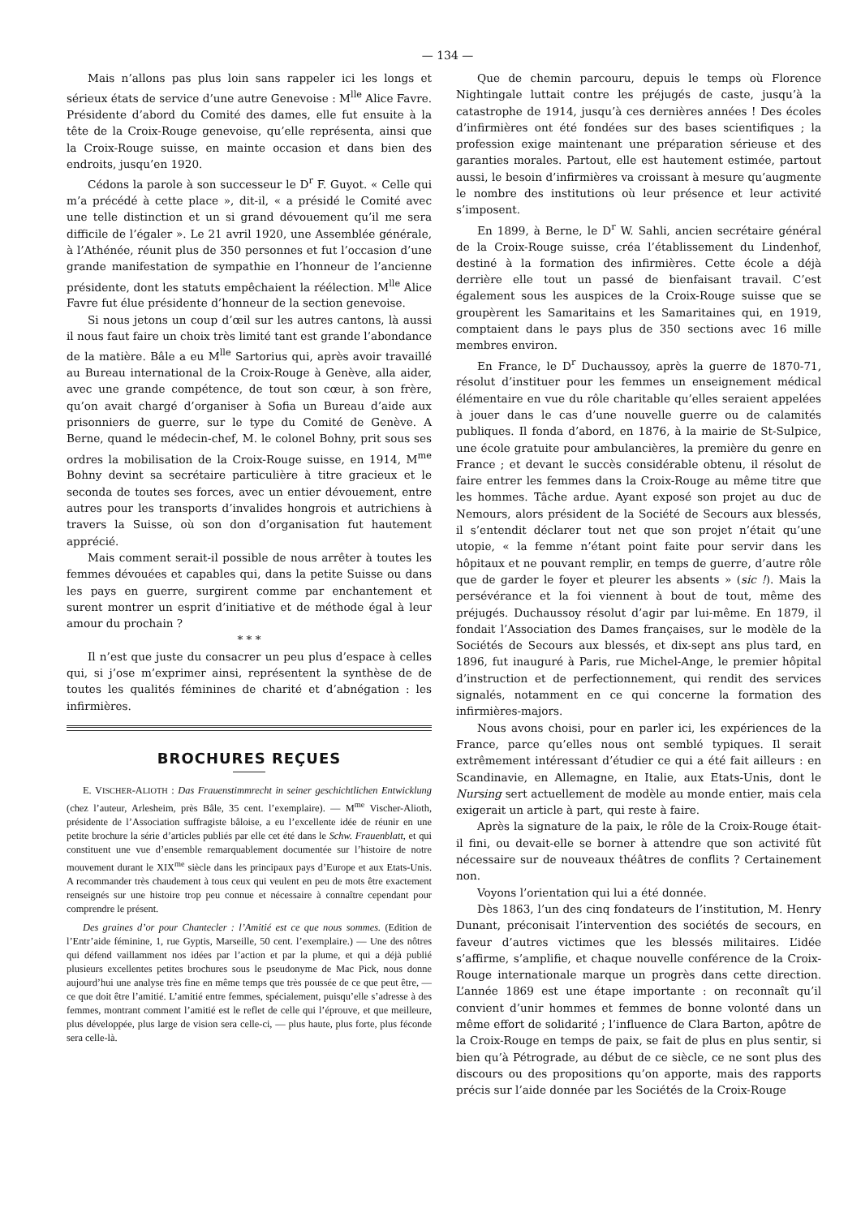— 134 —
Mais n’allons pas plus loin sans rappeler ici les longs et sérieux états de service d’une autre Genevoise : M<sup>lle</sup> Alice Favre. Présidente d’abord du Comité des dames, elle fut ensuite à la tête de la Croix-Rouge genevoise, qu’elle représenta, ainsi que la Croix-Rouge suisse, en mainte occasion et dans bien des endroits, jusqu’en 1920.
Cédons la parole à son successeur le D<sup>r</sup> F. Guyot. « Celle qui m’a précédé à cette place », dit-il, « a présidé le Comité avec une telle distinction et un si grand dévouement qu’il me sera difficile de l’égaler ». Le 21 avril 1920, une Assemblée générale, à l’Athénée, réunit plus de 350 personnes et fut l’occasion d’une grande manifestation de sympathie en l’honneur de l’ancienne présidente, dont les statuts empêchaient la réélection. M<sup>lle</sup> Alice Favre fut élue présidente d’honneur de la section genevoise.
Si nous jetons un coup d’œil sur les autres cantons, là aussi il nous faut faire un choix très limité tant est grande l’abondance de la matière. Bâle a eu M<sup>lle</sup> Sartorius qui, après avoir travaillé au Bureau international de la Croix-Rouge à Genève, alla aider, avec une grande compétence, de tout son cœur, à son frère, qu’on avait chargé d’organiser à Sofia un Bureau d’aide aux prisonniers de guerre, sur le type du Comité de Genève. A Berne, quand le médecin-chef, M. le colonel Bohny, prit sous ses ordres la mobilisation de la Croix-Rouge suisse, en 1914, M<sup>me</sup> Bohny devint sa secrétaire particulière à titre gracieux et le seconda de toutes ses forces, avec un entier dévouement, entre autres pour les transports d’invalides hongrois et autrichiens à travers la Suisse, où son don d’organisation fut hautement apprécié.
Mais comment serait-il possible de nous arrêter à toutes les femmes dévouées et capables qui, dans la petite Suisse ou dans les pays en guerre, surgirent comme par enchantement et surent montrer un esprit d’initiative et de méthode égal à leur amour du prochain ?
* * *
Il n’est que juste du consacrer un peu plus d’espace à celles qui, si j’ose m’exprimer ainsi, représentent la synthèse de de toutes les qualités féminines de charité et d’abnégation : les infirmières.
BROCHURES REÇUES
E. VISCHER-ALIOTH : Das Frauenstimmrecht in seiner geschichtlichen Entwicklung (chez l’auteur, Arlesheim, près Bâle, 35 cent. l’exemplaire). — M<sup>me</sup> Vischer-Alioth, présidente de l’Association suffragiste bâloise, a eu l’excellente idée de réunir en une petite brochure la série d’articles publiés par elle cet été dans le Schw. Frauenblatt, et qui constituent une vue d’ensemble remarquablement documentée sur l’histoire de notre mouvement durant le XIX<sup>me</sup> siècle dans les principaux pays d’Europe et aux Etats-Unis. A recommander très chaudement à tous ceux qui veulent en peu de mots être exactement renseignés sur une histoire trop peu connue et nécessaire à connaître cependant pour comprendre le présent.
Des graines d’or pour Chantecler : l’Amitié est ce que nous sommes. (Edition de l’Entr’aide féminine, 1, rue Gyptis, Marseille, 50 cent. l’exemplaire.) — Une des nôtres qui défend vaillamment nos idées par l’action et par la plume, et qui a déjà publié plusieurs excellentes petites brochures sous le pseudonyme de Mac Pick, nous donne aujourd’hui une analyse très fine en même temps que très poussée de ce que peut être, — ce que doit être l’amitié. L’amitié entre femmes, spécialement, puisqu’elle s’adresse à des femmes, montrant comment l’amitié est le reflet de celle qui l’éprouve, et que meilleure, plus développée, plus large de vision sera celle-ci, — plus haute, plus forte, plus féconde sera celle-là.
Que de chemin parcouru, depuis le temps où Florence Nightingale luttait contre les préjugés de caste, jusqu’à la catastrophe de 1914, jusqu’à ces dernières années ! Des écoles d’infirmières ont été fondées sur des bases scientifiques ; la profession exige maintenant une préparation sérieuse et des garanties morales. Partout, elle est hautement estimée, partout aussi, le besoin d’infirmières va croissant à mesure qu’augmente le nombre des institutions où leur présence et leur activité s’imposent.
En 1899, à Berne, le D<sup>r</sup> W. Sahli, ancien secrétaire général de la Croix-Rouge suisse, créa l’établissement du Lindenhof, destiné à la formation des infirmières. Cette école a déjà derrière elle tout un passé de bienfaisant travail. C’est également sous les auspices de la Croix-Rouge suisse que se groupèrent les Samaritains et les Samaritaines qui, en 1919, comptaient dans le pays plus de 350 sections avec 16 mille membres environ.
En France, le D<sup>r</sup> Duchaussoy, après la guerre de 1870-71, résolut d’instituer pour les femmes un enseignement médical élémentaire en vue du rôle charitable qu’elles seraient appelées à jouer dans le cas d’une nouvelle guerre ou de calamités publiques. Il fonda d’abord, en 1876, à la mairie de St-Sulpice, une école gratuite pour ambulancières, la première du genre en France ; et devant le succès considérable obtenu, il résolut de faire entrer les femmes dans la Croix-Rouge au même titre que les hommes. Tâche ardue. Ayant exposé son projet au duc de Nemours, alors président de la Société de Secours aux blessés, il s’entendit déclarer tout net que son projet n’était qu’une utopie, « la femme n’étant point faite pour servir dans les hôpitaux et ne pouvant remplir, en temps de guerre, d’autre rôle que de garder le foyer et pleurer les absents » (sic !). Mais la persévérance et la foi viennent à bout de tout, même des préjugés. Duchaussoy résolut d’agir par lui-même. En 1879, il fondait l’Association des Dames françaises, sur le modèle de la Sociétés de Secours aux blessés, et dix-sept ans plus tard, en 1896, fut inauguré à Paris, rue Michel-Ange, le premier hôpital d’instruction et de perfectionnement, qui rendit des services signalés, notamment en ce qui concerne la formation des infirmières-majors.
Nous avons choisi, pour en parler ici, les expériences de la France, parce qu’elles nous ont semblé typiques. Il serait extrêmement intéressant d’étudier ce qui a été fait ailleurs : en Scandinavie, en Allemagne, en Italie, aux Etats-Unis, dont le Nursing sert actuellement de modèle au monde entier, mais cela exigerait un article à part, qui reste à faire.
Après la signature de la paix, le rôle de la Croix-Rouge était-il fini, ou devait-elle se borner à attendre que son activité fût nécessaire sur de nouveaux théâtres de conflits ? Certainement non.
Voyons l’orientation qui lui a été donnée.
Dès 1863, l’un des cinq fondateurs de l’institution, M. Henry Dunant, préconisait l’intervention des sociétés de secours, en faveur d’autres victimes que les blessés militaires. L’idée s’affirme, s’amplifie, et chaque nouvelle conférence de la Croix-Rouge internationale marque un progrès dans cette direction. L’année 1869 est une étape importante : on reconnaît qu’il convient d’unir hommes et femmes de bonne volonté dans un même effort de solidarité ; l’influence de Clara Barton, apôtre de la Croix-Rouge en temps de paix, se fait de plus en plus sentir, si bien qu’à Pétrograde, au début de ce siècle, ce ne sont plus des discours ou des propositions qu’on apporte, mais des rapports précis sur l’aide donnée par les Sociétés de la Croix-Rouge